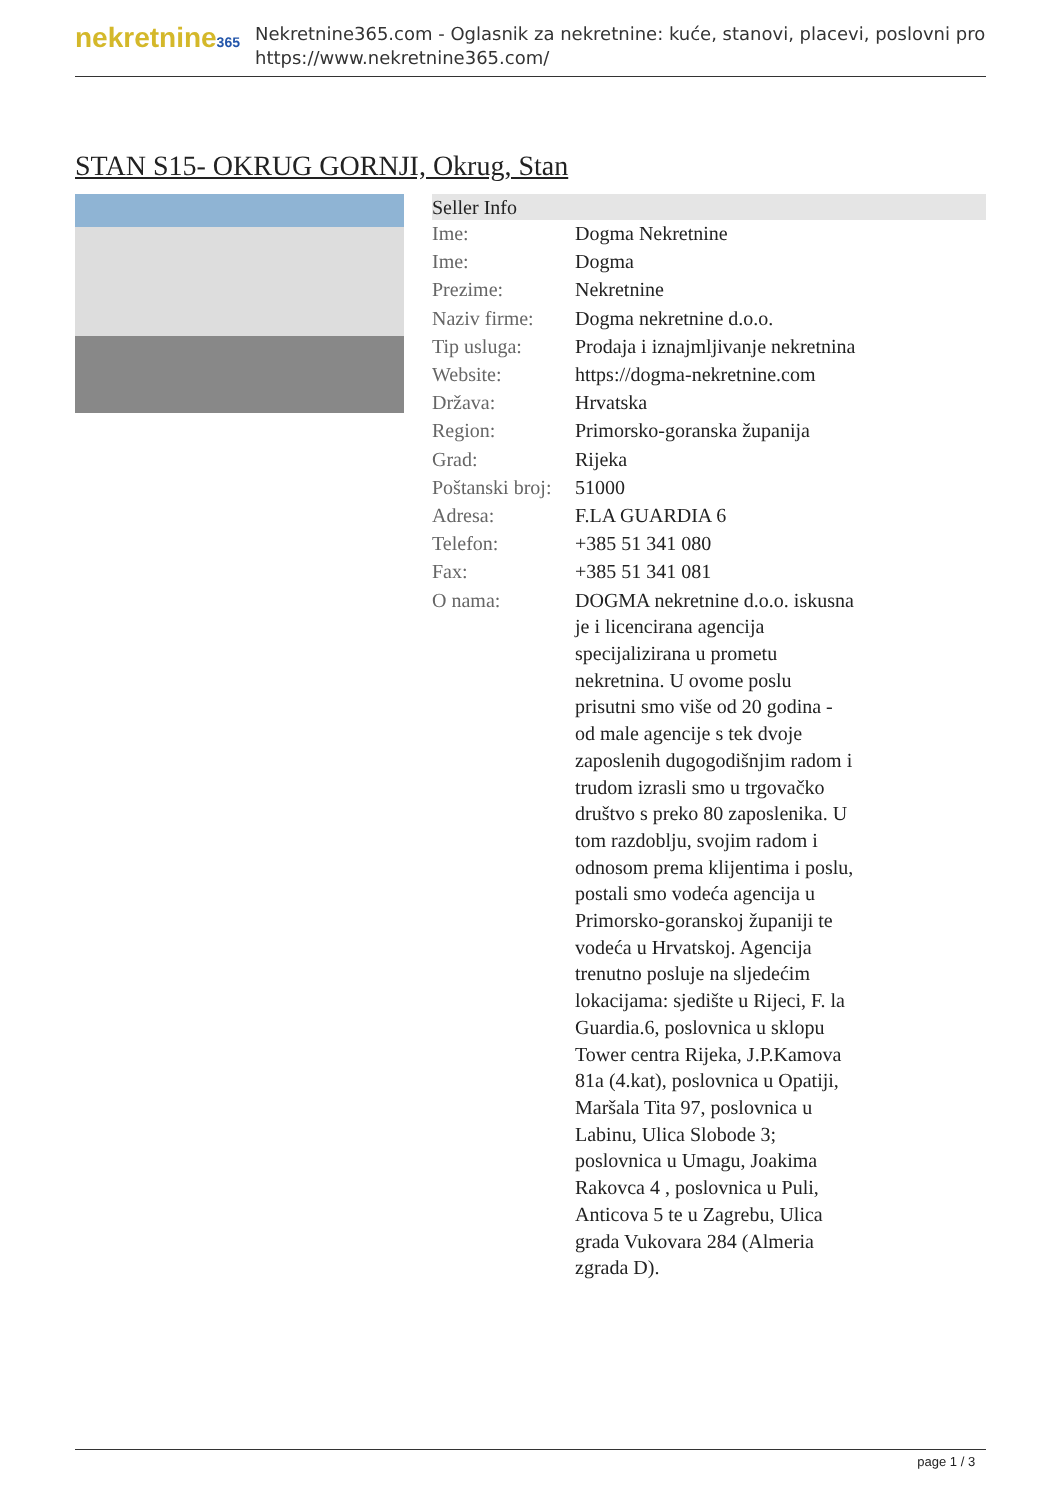nekretnine365
Nekretnine365.com - Oglasnik za nekretnine: kuće, stanovi, placevi, poslovni pro
https://www.nekretnine365.com/
STAN S15- OKRUG GORNJI, Okrug, Stan
| Seller Info | |
| --- | --- |
| Ime: | Dogma Nekretnine |
| Ime: | Dogma |
| Prezime: | Nekretnine |
| Naziv firme: | Dogma nekretnine d.o.o. |
| Tip usluga: | Prodaja i iznajmljivanje nekretnina |
| Website: | https://dogma-nekretnine.com |
| Država: | Hrvatska |
| Region: | Primorsko-goranska županija |
| Grad: | Rijeka |
| Poštanski broj: | 51000 |
| Adresa: | F.LA GUARDIA 6 |
| Telefon: | +385 51 341 080 |
| Fax: | +385 51 341 081 |
| O nama: | DOGMA nekretnine d.o.o. iskusna je i licencirana agencija specijalizirana u prometu nekretnina. U ovome poslu prisutni smo više od 20 godina - od male agencije s tek dvoje zaposlenih dugogodišnjim radom i trudom izrasli smo u trgovačko društvo s preko 80 zaposlenika. U tom razdoblju, svojim radom i odnosom prema klijentima i poslu, postali smo vodeća agencija u Primorsko-goranskoj županiji te vodeća u Hrvatskoj. Agencija trenutno posluje na sljedećim lokacijama: sjedište u Rijeci, F. la Guardia.6, poslovnica u sklopu Tower centra Rijeka, J.P.Kamova 81a (4.kat), poslovnica u Opatiji, Maršala Tita 97, poslovnica u Labinu, Ulica Slobode 3; poslovnica u Umagu, Joakima Rakovca 4 , poslovnica u Puli, Anticova 5 te u Zagrebu, Ulica grada Vukovara 284 (Almeria zgrada D). |
page 1 / 3